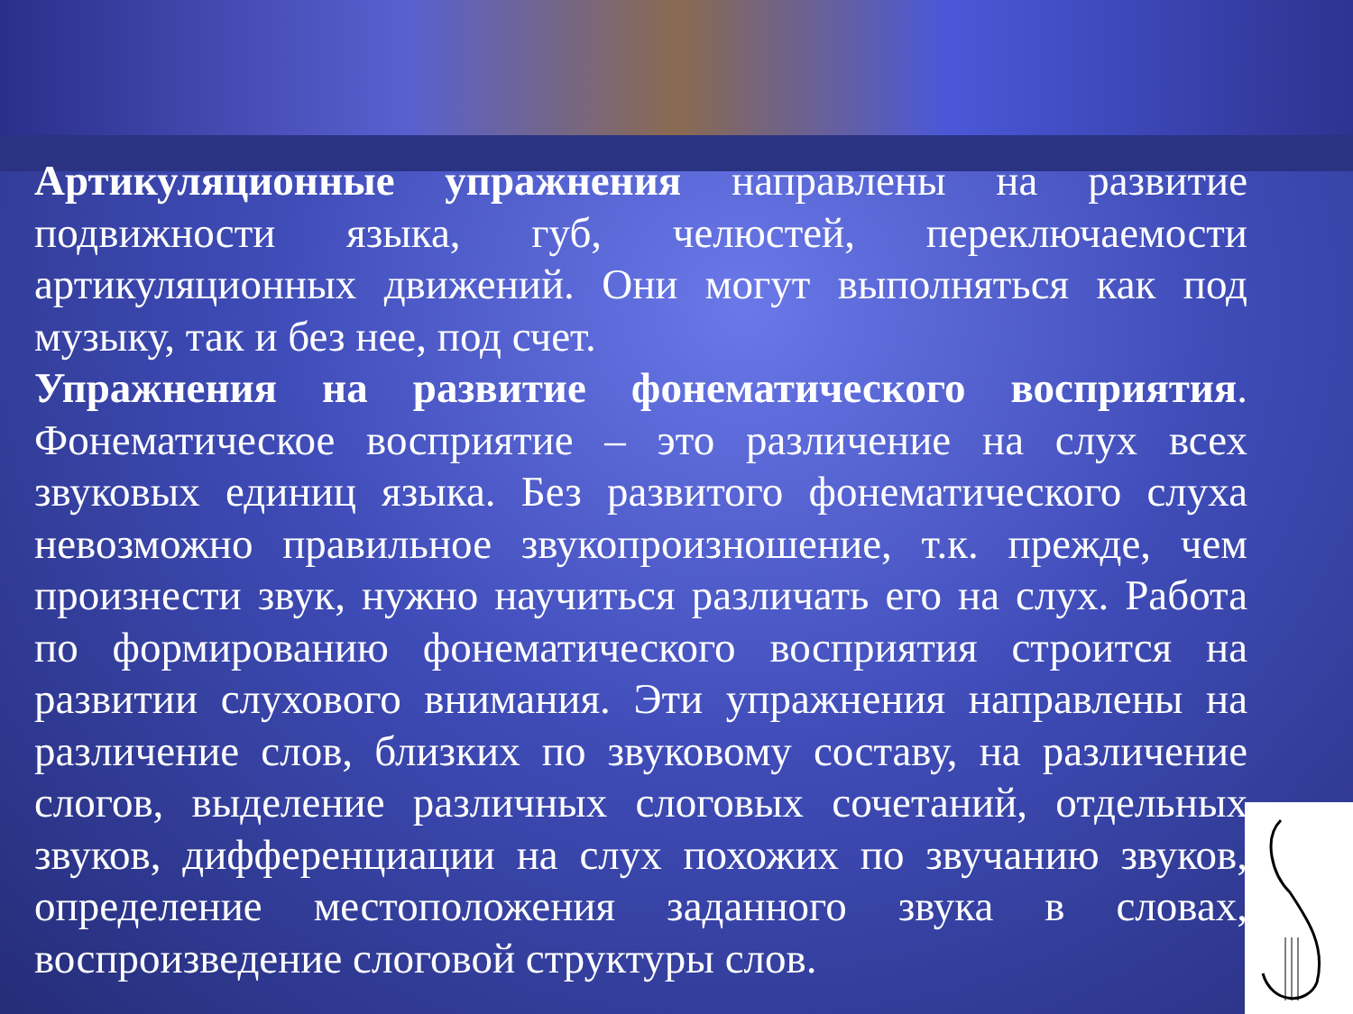Артикуляционные упражнения направлены на развитие подвижности языка, губ, челюстей, переключаемости артикуляционных движений. Они могут выполняться как под музыку, так и без нее, под счет.
Упражнения на развитие фонематического восприятия. Фонематическое восприятие – это различение на слух всех звуковых единиц языка. Без развитого фонематического слуха невозможно правильное звукопроизношение, т.к. прежде, чем произнести звук, нужно научиться различать его на слух. Работа по формированию фонематического восприятия строится на развитии слухового внимания. Эти упражнения направлены на различение слов, близких по звуковому составу, на различение слогов, выделение различных слоговых сочетаний, отдельных звуков, дифференциации на слух похожих по звучанию звуков, определение местоположения заданного звука в словах, воспроизведение слоговой структуры слов.